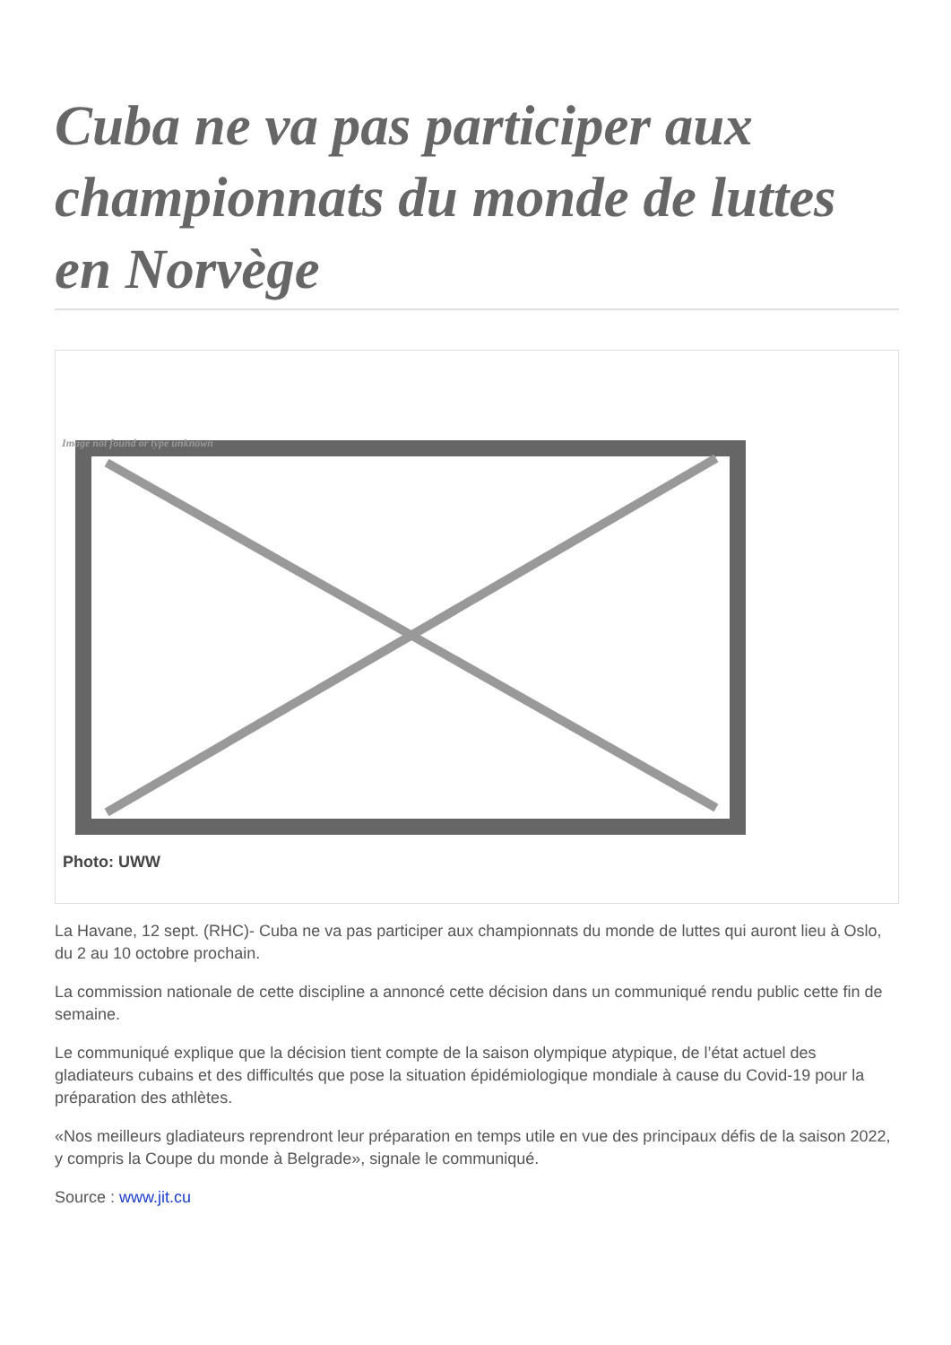Cuba ne va pas participer aux championnats du monde de luttes en Norvège
Image not found or type unknown
Photo: UWW
La Havane, 12 sept. (RHC)- Cuba ne va pas participer aux championnats du monde de luttes qui auront lieu à Oslo, du 2 au 10 octobre prochain.
La commission nationale de cette discipline a annoncé cette décision dans un communiqué rendu public cette fin de semaine.
Le communiqué explique que la décision tient compte de la saison olympique atypique, de l’état actuel des gladiateurs cubains et des difficultés que pose la situation épidémiologique mondiale à cause du Covid-19 pour la préparation des athlètes.
«Nos meilleurs gladiateurs reprendront leur préparation en temps utile en vue des principaux défis de la saison 2022, y compris la Coupe du monde à Belgrade», signale le communiqué.
Source : www.jit.cu